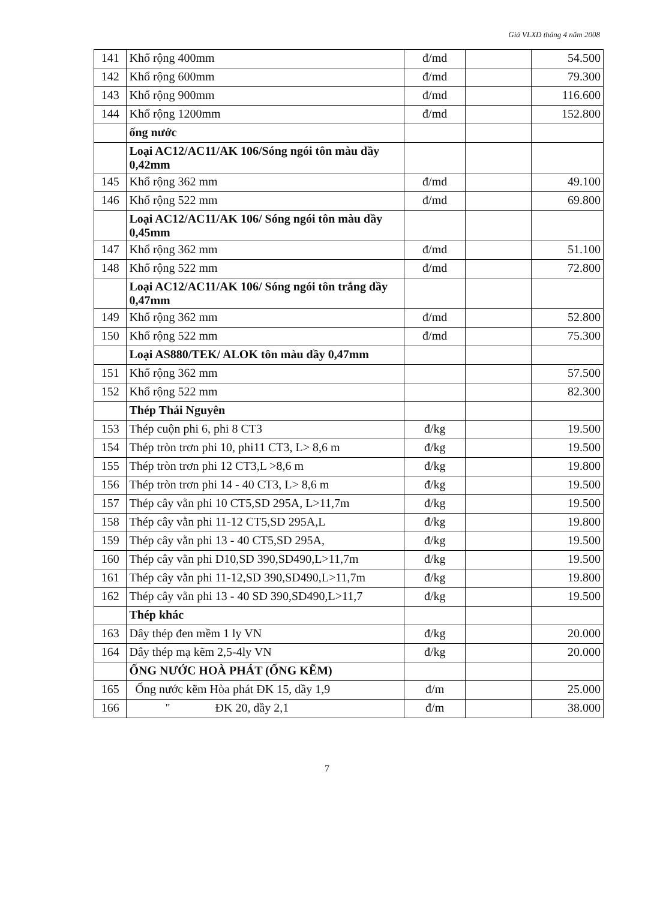Giá VLXD tháng 4 năm 2008
| 141 | Khổ rộng 400mm | đ/md | | 54.500 |
| 142 | Khổ rộng 600mm | đ/md | | 79.300 |
| 143 | Khổ rộng 900mm | đ/md | | 116.600 |
| 144 | Khổ rộng 1200mm | đ/md | | 152.800 |
| | ống nước | | | |
| | Loại AC12/AC11/AK 106/Sóng ngói tôn màu dầy 0,42mm | | | |
| 145 | Khổ rộng 362 mm | đ/md | | 49.100 |
| 146 | Khổ rộng 522 mm | đ/md | | 69.800 |
| | Loại AC12/AC11/AK 106/ Sóng ngói tôn màu dầy 0,45mm | | | |
| 147 | Khổ rộng 362 mm | đ/md | | 51.100 |
| 148 | Khổ rộng 522 mm | đ/md | | 72.800 |
| | Loại AC12/AC11/AK 106/ Sóng ngói tôn trắng dầy 0,47mm | | | |
| 149 | Khổ rộng 362 mm | đ/md | | 52.800 |
| 150 | Khổ rộng 522 mm | đ/md | | 75.300 |
| | Loại AS880/TEK/ ALOK tôn màu dầy 0,47mm | | | |
| 151 | Khổ rộng 362 mm | | | 57.500 |
| 152 | Khổ rộng 522 mm | | | 82.300 |
| | Thép Thái Nguyên | | | |
| 153 | Thép cuộn phi 6, phi 8 CT3 | đ/kg | | 19.500 |
| 154 | Thép tròn trơn phi 10, phi11 CT3, L> 8,6 m | đ/kg | | 19.500 |
| 155 | Thép tròn trơn phi 12 CT3,L >8,6 m | đ/kg | | 19.800 |
| 156 | Thép tròn trơn phi 14 - 40 CT3, L> 8,6 m | đ/kg | | 19.500 |
| 157 | Thép cây vằn phi 10 CT5,SD 295A, L>11,7m | đ/kg | | 19.500 |
| 158 | Thép cây vằn phi 11-12 CT5,SD 295A,L | đ/kg | | 19.800 |
| 159 | Thép cây vằn phi 13 - 40 CT5,SD 295A, | đ/kg | | 19.500 |
| 160 | Thép cây vằn phi D10,SD 390,SD490,L>11,7m | đ/kg | | 19.500 |
| 161 | Thép cây vằn phi 11-12,SD 390,SD490,L>11,7m | đ/kg | | 19.800 |
| 162 | Thép cây vằn phi 13 - 40 SD 390,SD490,L>11,7 | đ/kg | | 19.500 |
| | Thép khác | | | |
| 163 | Dây thép đen mềm 1 ly VN | đ/kg | | 20.000 |
| 164 | Dây thép mạ kẽm 2,5-4ly VN | đ/kg | | 20.000 |
| | ỐNG NƯỚC HOÀ PHÁT (ỐNG KẼM) | | | |
| 165 | Ống nước kẽm Hòa phát ĐK 15, dầy 1,9 | đ/m | | 25.000 |
| 166 | " ĐK 20, dầy 2,1 | đ/m | | 38.000 |
7